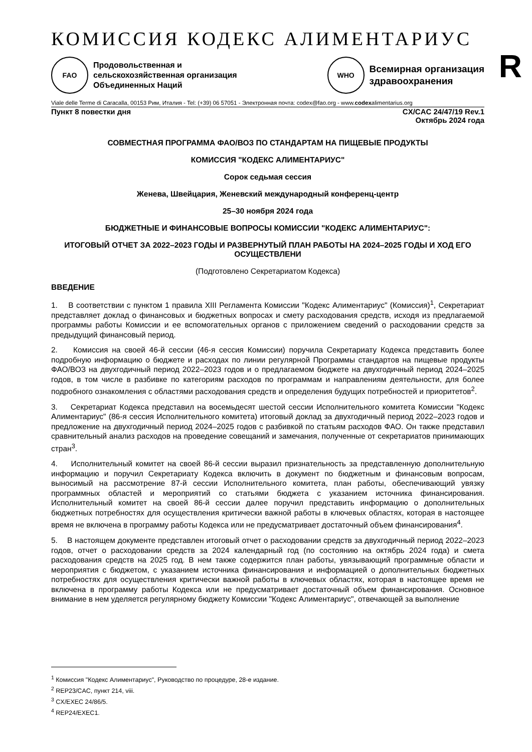КОМИССИЯ КОДЕКС АЛИМЕНТАРИУС
R
FAO
Продовольственная и
сельскохозяйственная организация
Объединенных Наций
WHO
Всемирная организация
здравоохранения
Viale delle Terme di Caracalla, 00153 Рим, Италия - Tel: (+39) 06 57051 - Электронная почта: codex@fao.org - www.codexalimentarius.org
Пункт 8 повестки дня CX/CAC 24/47/19 Rev.1
Октябрь 2024 года
СОВМЕСТНАЯ ПРОГРАММА ФАО/ВОЗ ПО СТАНДАРТАМ НА ПИЩЕВЫЕ ПРОДУКТЫ
КОМИССИЯ "КОДЕКС АЛИМЕНТАРИУС"
Сорок седьмая сессия
Женева, Швейцария, Женевский международный конференц-центр
25–30 ноября 2024 года
БЮДЖЕТНЫЕ И ФИНАНСОВЫЕ ВОПРОСЫ КОМИССИИ "КОДЕКС АЛИМЕНТАРИУС":
ИТОГОВЫЙ ОТЧЕТ ЗА 2022–2023 ГОДЫ И РАЗВЕРНУТЫЙ ПЛАН РАБОТЫ НА 2024–2025 ГОДЫ И ХОД ЕГО ОСУЩЕСТВЛЕНИ
(Подготовлено Секретариатом Кодекса)
ВВЕДЕНИЕ
1. В соответствии с пунктом 1 правила XIII Регламента Комиссии "Кодекс Алиментариус" (Комиссия)<sup>1</sup>, Секретариат представляет доклад о финансовых и бюджетных вопросах и смету расходования средств, исходя из предлагаемой программы работы Комиссии и ее вспомогательных органов с приложением сведений о расходовании средств за предыдущий финансовый период.
2. Комиссия на своей 46-й сессии (46-я сессия Комиссии) поручила Секретариату Кодекса представить более подробную информацию о бюджете и расходах по линии регулярной Программы стандартов на пищевые продукты ФАО/ВОЗ на двухгодичный период 2022–2023 годов и о предлагаемом бюджете на двухгодичный период 2024–2025 годов, в том числе в разбивке по категориям расходов по программам и направлениям деятельности, для более подробного ознакомления с областями расходования средств и определения будущих потребностей и приоритетов<sup>2</sup>.
3. Секретариат Кодекса представил на восемьдесят шестой сессии Исполнительного комитета Комиссии "Кодекс Алиментариус" (86-я сессия Исполнительного комитета) итоговый доклад за двухгодичный период 2022–2023 годов и предложение на двухгодичный период 2024–2025 годов с разбивкой по статьям расходов ФАО. Он также представил сравнительный анализ расходов на проведение совещаний и замечания, полученные от секретариатов принимающих стран<sup>3</sup>.
4. Исполнительный комитет на своей 86-й сессии выразил признательность за представленную дополнительную информацию и поручил Секретариату Кодекса включить в документ по бюджетным и финансовым вопросам, выносимый на рассмотрение 87-й сессии Исполнительного комитета, план работы, обеспечивающий увязку программных областей и мероприятий со статьями бюджета с указанием источника финансирования. Исполнительный комитет на своей 86-й сессии далее поручил представить информацию о дополнительных бюджетных потребностях для осуществления критически важной работы в ключевых областях, которая в настоящее время не включена в программу работы Кодекса или не предусматривает достаточный объем финансирования<sup>4</sup>.
5. В настоящем документе представлен итоговый отчет о расходовании средств за двухгодичный период 2022–2023 годов, отчет о расходовании средств за 2024 календарный год (по состоянию на октябрь 2024 года) и смета расходования средств на 2025 год. В нем также содержится план работы, увязывающий программные области и мероприятия с бюджетом, с указанием источника финансирования и информацией о дополнительных бюджетных потребностях для осуществления критически важной работы в ключевых областях, которая в настоящее время не включена в программу работы Кодекса или не предусматривает достаточный объем финансирования. Основное внимание в нем уделяется регулярному бюджету Комиссии "Кодекс Алиментариус", отвечающей за выполнение
<sup>1</sup> Комиссия "Кодекс Алиментариус", Руководство по процедуре, 28-е издание.
<sup>2</sup> REP23/CAC, пункт 214, viii.
<sup>3</sup> CX/EXEC 24/86/5.
<sup>4</sup> REP24/EXEC1.